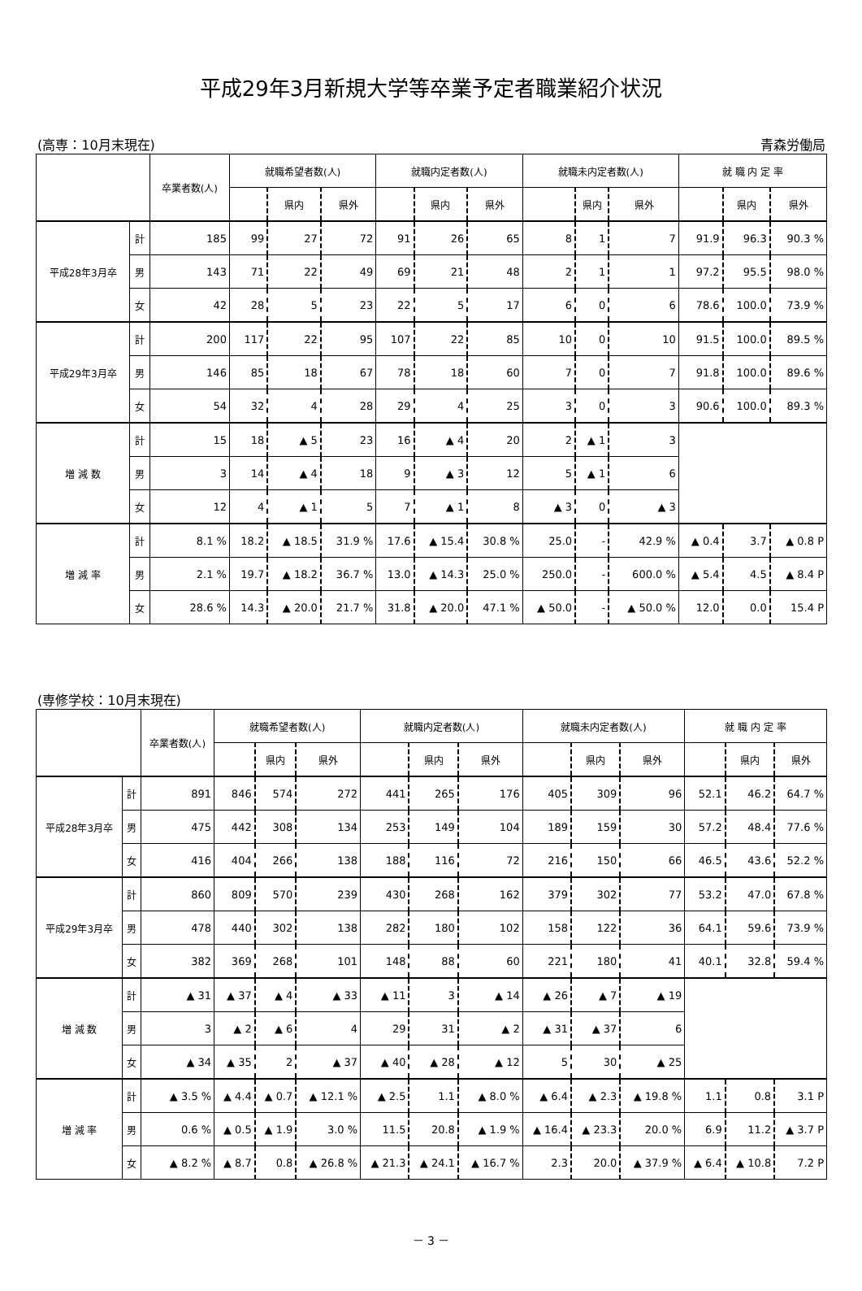平成29年3月新規大学等卒業予定者職業紹介状況
(高専：10月末現在) 青森労働局
| | | 卒業者数(人) | 就職希望者数(人) | | | 就職内定者数(人) | | | 就職未内定者数(人) | | | 就 職 内 定 率 | | |
| --- | --- | --- | --- | --- | --- | --- | --- | --- | --- | --- | --- | --- | --- | --- |
| | | | | 県内 | 県外 | | 県内 | 県外 | | 県内 | 県外 | | 県内 | 県外 |
| 平成28年3月卒 | 計 | 185 | 99 | 27 | 72 | 91 | 26 | 65 | 8 | 1 | 7 | 91.9 | 96.3 | 90.3 % |
| | 男 | 143 | 71 | 22 | 49 | 69 | 21 | 48 | 2 | 1 | 1 | 97.2 | 95.5 | 98.0 % |
| | 女 | 42 | 28 | 5 | 23 | 22 | 5 | 17 | 6 | 0 | 6 | 78.6 | 100.0 | 73.9 % |
| 平成29年3月卒 | 計 | 200 | 117 | 22 | 95 | 107 | 22 | 85 | 10 | 0 | 10 | 91.5 | 100.0 | 89.5 % |
| | 男 | 146 | 85 | 18 | 67 | 78 | 18 | 60 | 7 | 0 | 7 | 91.8 | 100.0 | 89.6 % |
| | 女 | 54 | 32 | 4 | 28 | 29 | 4 | 25 | 3 | 0 | 3 | 90.6 | 100.0 | 89.3 % |
| 増 減 数 | 計 | 15 | 18 | ▲ 5 | 23 | 16 | ▲ 4 | 20 | 2 | ▲ 1 | 3 | | | |
| | 男 | 3 | 14 | ▲ 4 | 18 | 9 | ▲ 3 | 12 | 5 | ▲ 1 | 6 | | | |
| | 女 | 12 | 4 | ▲ 1 | 5 | 7 | ▲ 1 | 8 | ▲ 3 | 0 | ▲ 3 | | | |
| 増 減 率 | 計 | 8.1 % | 18.2 | ▲ 18.5 | 31.9 % | 17.6 | ▲ 15.4 | 30.8 % | 25.0 | - | 42.9 % | ▲ 0.4 | 3.7 | ▲ 0.8 P |
| | 男 | 2.1 % | 19.7 | ▲ 18.2 | 36.7 % | 13.0 | ▲ 14.3 | 25.0 % | 250.0 | - | 600.0 % | ▲ 5.4 | 4.5 | ▲ 8.4 P |
| | 女 | 28.6 % | 14.3 | ▲ 20.0 | 21.7 % | 31.8 | ▲ 20.0 | 47.1 % | ▲ 50.0 | - | ▲ 50.0 % | 12.0 | 0.0 | 15.4 P |
(専修学校：10月末現在)
| | | 卒業者数(人) | 就職希望者数(人) | | | 就職内定者数(人) | | | 就職未内定者数(人) | | | 就 職 内 定 率 | | |
| --- | --- | --- | --- | --- | --- | --- | --- | --- | --- | --- | --- | --- | --- | --- |
| | | | | 県内 | 県外 | | 県内 | 県外 | | 県内 | 県外 | | 県内 | 県外 |
| 平成28年3月卒 | 計 | 891 | 846 | 574 | 272 | 441 | 265 | 176 | 405 | 309 | 96 | 52.1 | 46.2 | 64.7 % |
| | 男 | 475 | 442 | 308 | 134 | 253 | 149 | 104 | 189 | 159 | 30 | 57.2 | 48.4 | 77.6 % |
| | 女 | 416 | 404 | 266 | 138 | 188 | 116 | 72 | 216 | 150 | 66 | 46.5 | 43.6 | 52.2 % |
| 平成29年3月卒 | 計 | 860 | 809 | 570 | 239 | 430 | 268 | 162 | 379 | 302 | 77 | 53.2 | 47.0 | 67.8 % |
| | 男 | 478 | 440 | 302 | 138 | 282 | 180 | 102 | 158 | 122 | 36 | 64.1 | 59.6 | 73.9 % |
| | 女 | 382 | 369 | 268 | 101 | 148 | 88 | 60 | 221 | 180 | 41 | 40.1 | 32.8 | 59.4 % |
| 増 減 数 | 計 | ▲ 31 | ▲ 37 | ▲ 4 | ▲ 33 | ▲ 11 | 3 | ▲ 14 | ▲ 26 | ▲ 7 | ▲ 19 | | | |
| | 男 | 3 | ▲ 2 | ▲ 6 | 4 | 29 | 31 | ▲ 2 | ▲ 31 | ▲ 37 | 6 | | | |
| | 女 | ▲ 34 | ▲ 35 | 2 | ▲ 37 | ▲ 40 | ▲ 28 | ▲ 12 | 5 | 30 | ▲ 25 | | | |
| 増 減 率 | 計 | ▲ 3.5 % | ▲ 4.4 | ▲ 0.7 | ▲ 12.1 % | ▲ 2.5 | 1.1 | ▲ 8.0 % | ▲ 6.4 | ▲ 2.3 | ▲ 19.8 % | 1.1 | 0.8 | 3.1 P |
| | 男 | 0.6 % | ▲ 0.5 | ▲ 1.9 | 3.0 % | 11.5 | 20.8 | ▲ 1.9 % | ▲ 16.4 | ▲ 23.3 | 20.0 % | 6.9 | 11.2 | ▲ 3.7 P |
| | 女 | ▲ 8.2 % | ▲ 8.7 | 0.8 | ▲ 26.8 % | ▲ 21.3 | ▲ 24.1 | ▲ 16.7 % | 2.3 | 20.0 | ▲ 37.9 % | ▲ 6.4 | ▲ 10.8 | 7.2 P |
－ 3 －